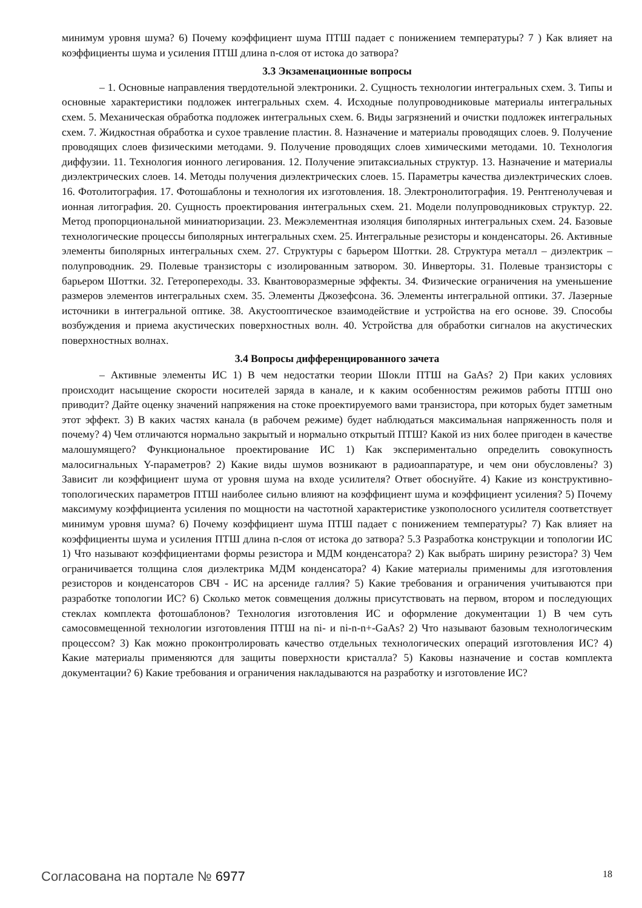минимум уровня шума? 6) Почему коэффициент шума ПТШ падает с понижением температуры? 7 ) Как влияет на коэффициенты шума и усиления ПТШ длина n-слоя от истока до затвора?
3.3 Экзаменационные вопросы
– 1. Основные направления твердотельной электроники. 2. Сущность технологии интегральных схем. 3. Типы и основные характеристики подложек интегральных схем. 4. Исходные полупроводниковые материалы интегральных схем. 5. Механическая обработка подложек интегральных схем. 6. Виды загрязнений и очистки подложек интегральных схем. 7. Жидкостная обработка и сухое травление пластин. 8. Назначение и материалы проводящих слоев. 9. Получение проводящих слоев физическими методами. 9. Получение проводящих слоев химическими методами. 10. Технология диффузии. 11. Технология ионного легирования. 12. Получение эпитаксиальных структур. 13. Назначение и материалы диэлектрических слоев. 14. Методы получения диэлектрических слоев. 15. Параметры качества диэлектрических слоев. 16. Фотолитография. 17. Фотошаблоны и технология их изготовления. 18. Электронолитография. 19. Рентгенолучевая и ионная литография. 20. Сущность проектирования интегральных схем. 21. Модели полупроводниковых структур. 22. Метод пропорциональной миниатюризации. 23. Межэлементная изоляция биполярных интегральных схем. 24. Базовые технологические процессы биполярных интегральных схем. 25. Интегральные резисторы и конденсаторы. 26. Активные элементы биполярных интегральных схем. 27. Структуры с барьером Шоттки. 28. Структура металл – диэлектрик – полупроводник. 29. Полевые транзисторы с изолированным затвором. 30. Инверторы. 31. Полевые транзисторы с барьером Шоттки. 32. Гетеропереходы. 33. Квантоворазмерные эффекты. 34. Физические ограничения на уменьшение размеров элементов интегральных схем. 35. Элементы Джозефсона. 36. Элементы интегральной оптики. 37. Лазерные источники в интегральной оптике. 38. Акустооптическое взаимодействие и устройства на его основе. 39. Способы возбуждения и приема акустических поверхностных волн. 40. Устройства для обработки сигналов на акустических поверхностных волнах.
3.4 Вопросы дифференцированного зачета
– Активные элементы ИС 1) В чем недостатки теории Шокли ПТШ на GaAs? 2) При каких условиях происходит насыщение скорости носителей заряда в канале, и к каким особенностям режимов работы ПТШ оно приводит? Дайте оценку значений напряжения на стоке проектируемого вами транзистора, при которых будет заметным этот эффект. 3) В каких частях канала (в рабочем режиме) будет наблюдаться максимальная напряженность поля и почему? 4) Чем отличаются нормально закрытый и нормально открытый ПТШ? Какой из них более пригоден в качестве малошумящего? Функциональное проектирование ИС 1) Как экспериментально определить совокупность малосигнальных Y-параметров? 2) Какие виды шумов возникают в радиоаппаратуре, и чем они обусловлены? 3) Зависит ли коэффициент шума от уровня шума на входе усилителя? Ответ обоснуйте. 4) Какие из конструктивно-топологических параметров ПТШ наиболее сильно влияют на коэффициент шума и коэффициент усиления? 5) Почему максимуму коэффициента усиления по мощности на частотной характеристике узкополосного усилителя соответствует минимум уровня шума? 6) Почему коэффициент шума ПТШ падает с понижением температуры? 7) Как влияет на коэффициенты шума и усиления ПТШ длина n-слоя от истока до затвора? 5.3 Разработка конструкции и топологии ИС 1) Что называют коэффициентами формы резистора и МДМ конденсатора? 2) Как выбрать ширину резистора? 3) Чем ограничивается толщина слоя диэлектрика МДМ конденсатора? 4) Какие материалы применимы для изготовления резисторов и конденсаторов СВЧ - ИС на арсениде галлия? 5) Какие требования и ограничения учитываются при разработке топологии ИС? 6) Сколько меток совмещения должны присутствовать на первом, втором и последующих стеклах комплекта фотошаблонов? Технология изготовления ИС и оформление документации 1) В чем суть самосовмещенной технологии изготовления ПТШ на ni- и ni-n-n+-GaAs? 2) Что называют базовым технологическим процессом? 3) Как можно проконтролировать качество отдельных технологических операций изготовления ИС? 4) Какие материалы применяются для защиты поверхности кристалла? 5) Каковы назначение и состав комплекта документации? 6) Какие требования и ограничения накладываются на разработку и изготовление ИС?
Согласована на портале № 6977
18